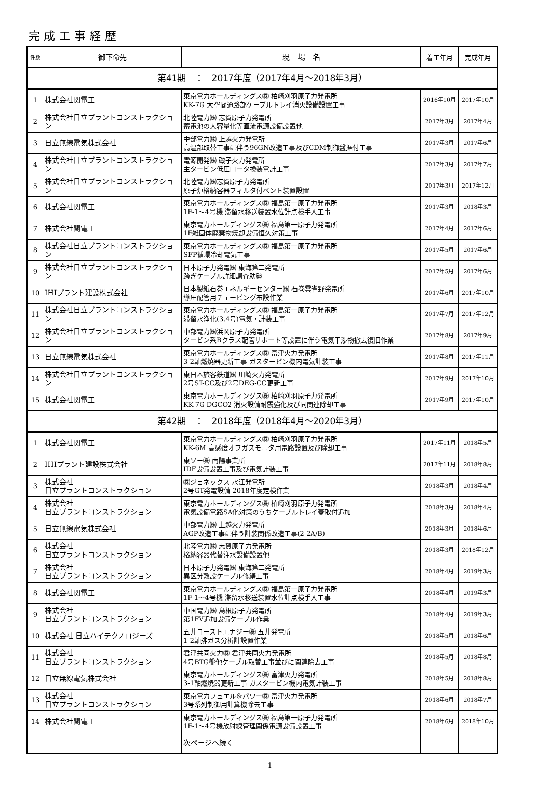完成工事経歴
| 件数 | 御下命先 | 現 場 名 | 着工年月 | 完成年月 |
| --- | --- | --- | --- | --- |
| 第41期 ： 2017年度（2017年4月～2018年3月） | | | | |
| 1 | 株式会社関電工 | 東京電力ホールディングス㈱ 柏崎刈羽原子力発電所 KK-7G 大空間通路部ケーブルトレイ消火設備設置工事 | 2016年10月 | 2017年10月 |
| 2 | 株式会社日立プラントコンストラクション | 北陸電力㈱ 志賀原子力発電所 蓄電池の大容量化等直流電源設備設置他 | 2017年3月 | 2017年4月 |
| 3 | 日立無線電気株式会社 | 中部電力㈱ 上越火力発電所 高温部取替工事に伴う96GN改造工事及びCDM制御盤据付工事 | 2017年3月 | 2017年6月 |
| 4 | 株式会社日立プラントコンストラクション | 電源開発㈱ 磯子火力発電所 主タービン低圧ロータ換装電計工事 | 2017年3月 | 2017年7月 |
| 5 | 株式会社日立プラントコンストラクション | 北陸電力㈱志賀原子力発電所 原子炉格納容器フィルタ付ベント装置設置 | 2017年3月 | 2017年12月 |
| 6 | 株式会社関電工 | 東京電力ホールディングス㈱ 福島第一原子力発電所 1F-1～4号機 滞留水移送装置水位計点検手入工事 | 2017年3月 | 2018年3月 |
| 7 | 株式会社関電工 | 東京電力ホールディングス㈱ 福島第一原子力発電所 1F雑固体廃棄物焼却設備恒久対策工事 | 2017年4月 | 2017年6月 |
| 8 | 株式会社日立プラントコンストラクション | 東京電力ホールディングス㈱ 福島第一原子力発電所 SFP循環冷却電気工事 | 2017年5月 | 2017年6月 |
| 9 | 株式会社日立プラントコンストラクション | 日本原子力発電㈱ 東海第二発電所 跨ぎケーブル詳細調査助勢 | 2017年5月 | 2017年6月 |
| 10 | IHIプラント建設株式会社 | 日本製紙石巻エネルギーセンター㈱ 石巻雲雀野発電所 導圧配管用チェービング布設作業 | 2017年6月 | 2017年10月 |
| 11 | 株式会社日立プラントコンストラクション | 東京電力ホールディングス㈱ 福島第一原子力発電所 滞留水浄化(3.4号)電気・計装工事 | 2017年7月 | 2017年12月 |
| 12 | 株式会社日立プラントコンストラクション | 中部電力㈱浜岡原子力発電所 タービン系Bクラス配管サポート等設置に伴う電気干渉物撤去復旧作業 | 2017年8月 | 2017年9月 |
| 13 | 日立無線電気株式会社 | 東京電力ホールディングス㈱ 富津火力発電所 3-2軸燃焼器更新工事 ガスタービン機内電気計装工事 | 2017年8月 | 2017年11月 |
| 14 | 株式会社日立プラントコンストラクション | 東日本旅客鉄道㈱ 川崎火力発電所 2号ST-CC及び2号DEG-CC更新工事 | 2017年9月 | 2017年10月 |
| 15 | 株式会社関電工 | 東京電力ホールディングス㈱ 柏崎刈羽原子力発電所 KK-7G DGCO2 消火設備耐震強化及び同関連除却工事 | 2017年9月 | 2017年10月 |
| 第42期 ： 2018年度（2018年4月～2020年3月） | | | | |
| 1 | 株式会社関電工 | 東京電力ホールディングス㈱ 柏崎刈羽原子力発電所 KK-6M 高感度オフガスモニタ用電路設置及び除却工事 | 2017年11月 | 2018年5月 |
| 2 | IHIプラント建設株式会社 | 東ソー㈱ 南陽事業所 IDF設備設置工事及び電気計装工事 | 2017年11月 | 2018年8月 |
| 3 | 株式会社 日立プラントコンストラクション | ㈱ジェネックス 水江発電所 2号GT発電設備 2018年度定検作業 | 2018年3月 | 2018年4月 |
| 4 | 株式会社 日立プラントコンストラクション | 東京電力ホールディングス㈱ 柏崎刈羽原子力発電所 電気設備電路SA化対策のうちケーブルトレイ蓋取付追加 | 2018年3月 | 2018年4月 |
| 5 | 日立無線電気株式会社 | 中部電力㈱ 上越火力発電所 AGP改造工事に伴う計装関係改造工事(2-2A/B) | 2018年3月 | 2018年6月 |
| 6 | 株式会社 日立プラントコンストラクション | 北陸電力㈱ 志賀原子力発電所 格納容器代替注水設備設置他 | 2018年3月 | 2018年12月 |
| 7 | 株式会社 日立プラントコンストラクション | 日本原子力発電㈱ 東海第二発電所 異区分敷設ケーブル修繕工事 | 2018年4月 | 2019年3月 |
| 8 | 株式会社関電工 | 東京電力ホールディングス㈱ 福島第一原子力発電所 1F-1～4号機 滞留水移送装置水位計点検手入工事 | 2018年4月 | 2019年3月 |
| 9 | 株式会社 日立プラントコンストラクション | 中国電力㈱ 島根原子力発電所 第1FV追加設備ケーブル作業 | 2018年4月 | 2019年3月 |
| 10 | 株式会社 日立ハイテクノロジーズ | 五井コーストエナジー㈱ 五井発電所 1-2軸排ガス分析計設置作業 | 2018年5月 | 2018年6月 |
| 11 | 株式会社 日立プラントコンストラクション | 君津共同火力㈱ 君津共同火力発電所 4号BTG盤他ケーブル取替工事並びに関連除去工事 | 2018年5月 | 2018年8月 |
| 12 | 日立無線電気株式会社 | 東京電力ホールディングス㈱ 富津火力発電所 3-1軸燃焼器更新工事 ガスタービン機内電気計装工事 | 2018年5月 | 2018年8月 |
| 13 | 株式会社 日立プラントコンストラクション | 東京電力フュエル&パワー㈱ 富津火力発電所 3号系列制御用計算機除去工事 | 2018年6月 | 2018年7月 |
| 14 | 株式会社関電工 | 東京電力ホールディングス㈱ 福島第一原子力発電所 1F-1～4号機放射線管理関係電源設備設置工事 | 2018年6月 | 2018年10月 |
| | | 次ページへ続く | | |
- 1 -